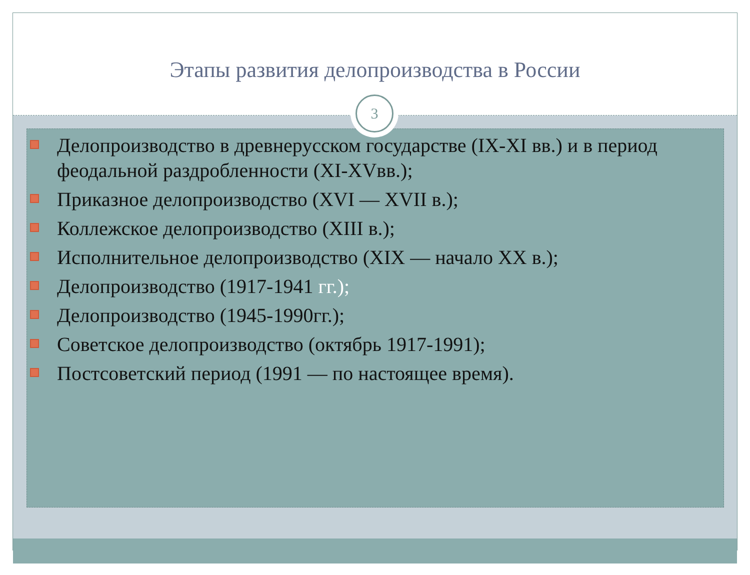Этапы развития делопроизводства в России
3
Делопроизводство в древнерусском государстве (IX-XI вв.) и в период феодальной раздробленности (XI-XVвв.);
Приказное делопроизводство (XVI — XVII в.);
Коллежское делопроизводство (XIII в.);
Исполнительное делопроизводство (XIX — начало XX в.);
Делопроизводство (1917-1941 гг.);
Делопроизводство (1945-1990гг.);
Советское делопроизводство (октябрь 1917-1991);
Постсоветский период (1991 — по настоящее время).